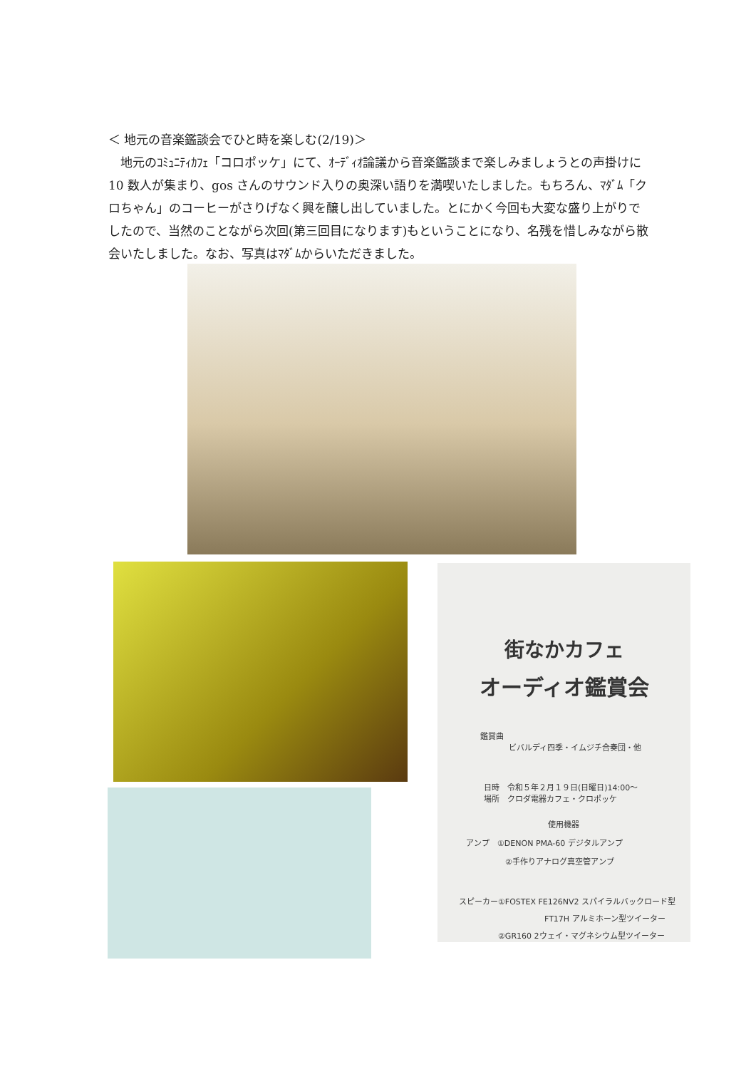＜ 地元の音楽鑑談会でひと時を楽しむ(2/19)＞
　地元のｺﾐｭﾆﾃｨｶﾌｪ「コロポッケ」にて、ｵｰﾃﾞｨｵ論議から音楽鑑談まで楽しみましょうとの声掛けに 10 数人が集まり、gos さんのサウンド入りの奥深い語りを満喫いたしました。もちろん、ﾏﾀﾞﾑ「クロちゃん」のコーヒーがさりげなく興を醸し出していました。とにかく今回も大変な盛り上がりでしたので、当然のことながら次回(第三回目になります)もということになり、名残を惜しみながら散会いたしました。なお、写真はﾏﾀﾞﾑからいただきました。
街なかカフェ
オーディオ鑑賞会
鑑賞曲
ビバルディ四季・イムジチ合奏団・他
日時　令和５年２月１９日(日曜日)14:00～
場所　クロダ電器カフェ・クロポッケ
使用機器
アンプ　①DENON PMA-60 デジタルアンプ
②手作りアナログ真空管アンプ
スピーカー①FOSTEX FE126NV2 スパイラルバックロード型
FT17H アルミホーン型ツイーター
②GR160 2ウェイ・マグネシウム型ツイーター